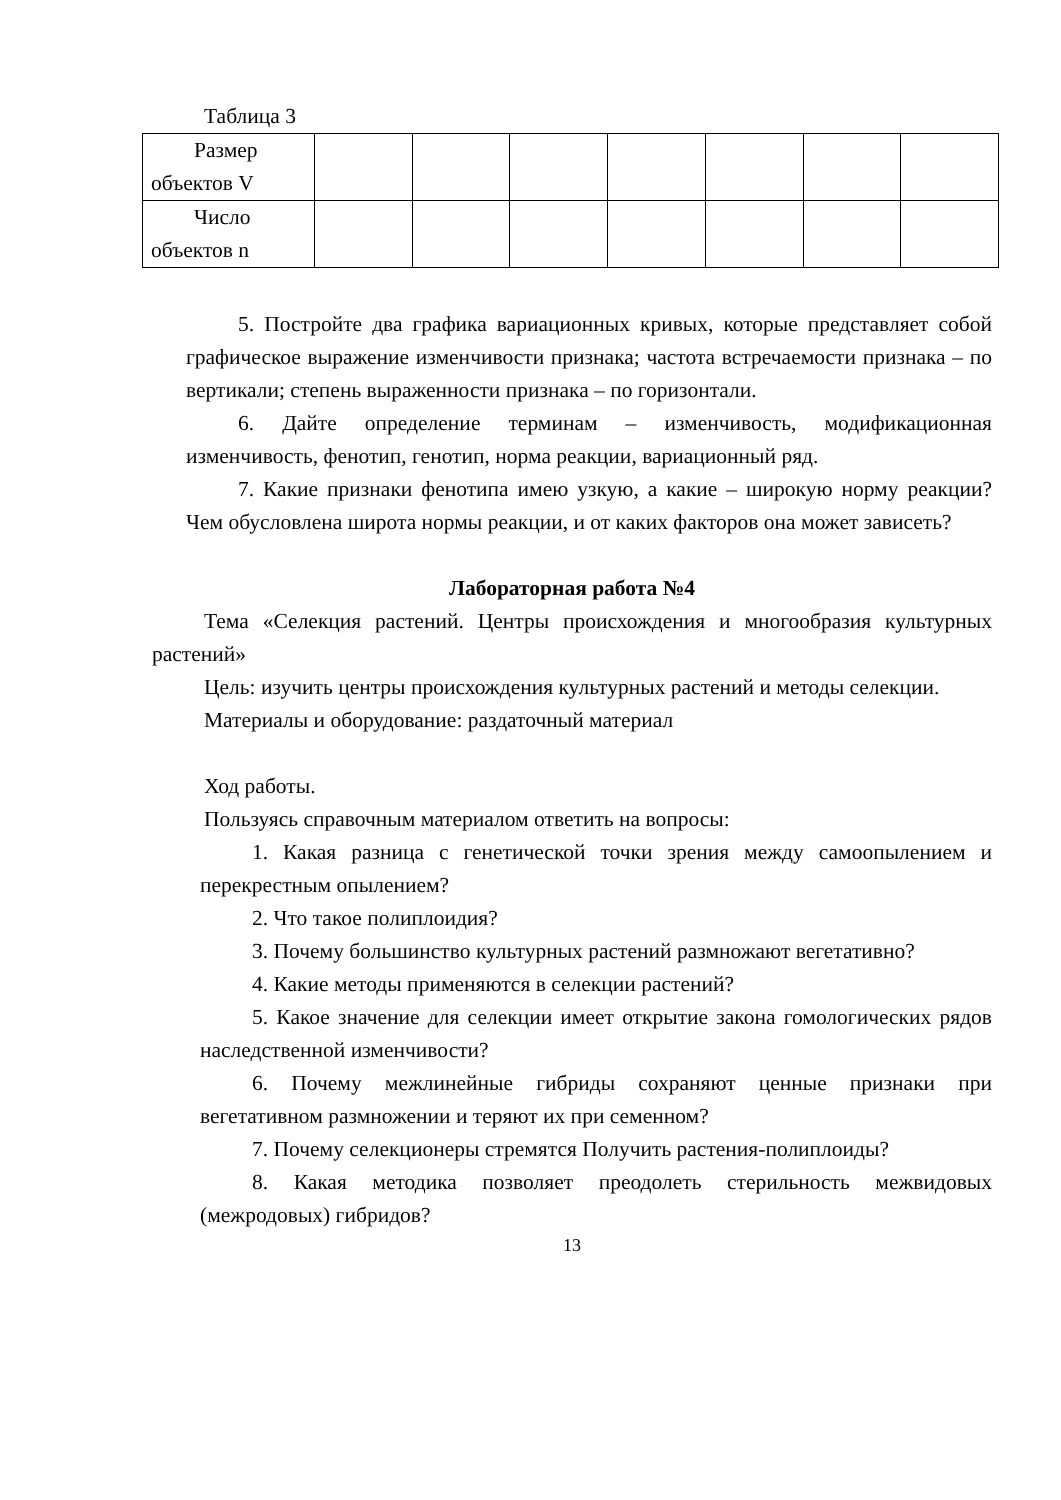Таблица 3
| Размер объектов V | | | | | | | |
| Число объектов n | | | | | | | |
5. Постройте два графика вариационных кривых, которые представляет собой графическое выражение изменчивости признака; частота встречаемости признака – по вертикали; степень выраженности признака – по горизонтали.
6. Дайте определение терминам – изменчивость, модификационная изменчивость, фенотип, генотип, норма реакции, вариационный ряд.
7. Какие признаки фенотипа имею узкую, а какие – широкую норму реакции? Чем обусловлена широта нормы реакции, и от каких факторов она может зависеть?
Лабораторная работа №4
Тема «Селекция растений. Центры происхождения и многообразия культурных растений»
Цель: изучить центры происхождения культурных растений и методы селекции.
Материалы и оборудование: раздаточный материал
Ход работы.
Пользуясь справочным материалом ответить на вопросы:
1. Какая разница с генетической точки зрения между самоопылением и перекрестным опылением?
2. Что такое полиплоидия?
3. Почему большинство культурных растений размножают вегетативно?
4. Какие методы применяются в селекции растений?
5. Какое значение для селекции имеет открытие закона гомологических рядов наследственной изменчивости?
6. Почему межлинейные гибриды сохраняют ценные признаки при вегетативном размножении и теряют их при семенном?
7. Почему селекционеры стремятся Получить растения-полиплоиды?
8. Какая методика позволяет преодолеть стерильность межвидовых (межродовых) гибридов?
13